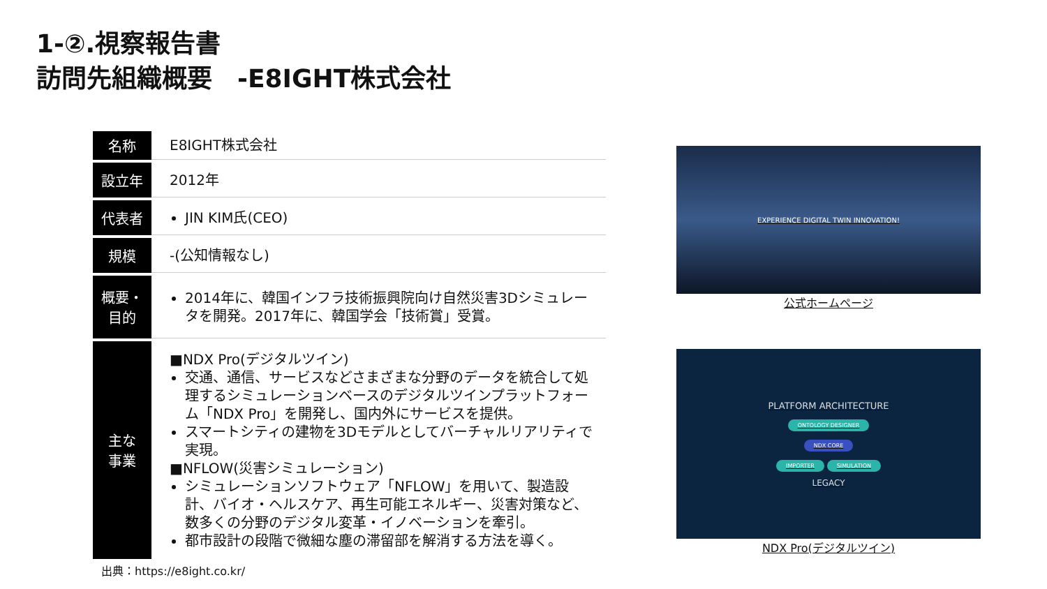1-②.視察報告書
訪問先組織概要　-E8IGHT株式会社
| 名称 | E8IGHT株式会社 |
| 設立年 | 2012年 |
| 代表者 | JIN KIM氏(CEO) |
| 規模 | -(公知情報なし) |
| 概要・ 目的 | 2014年に、韓国インフラ技術振興院向け自然災害3Dシミュレータを開発。2017年に、韓国学会「技術賞」受賞。 |
| 主な 事業 | ■NDX Pro(デジタルツイン) 交通、通信、サービスなどさまざまな分野のデータを統合して処理するシミュレーションベースのデジタルツインプラットフォーム「NDX Pro」を開発し、国内外にサービスを提供。 スマートシティの建物を3Dモデルとしてバーチャルリアリティで実現。 ■NFLOW(災害シミュレーション) シミュレーションソフトウェア「NFLOW」を用いて、製造設計、バイオ・ヘルスケア、再生可能エネルギー、災害対策など、数多くの分野のデジタル変革・イノベーションを牽引。 都市設計の段階で微細な塵の滞留部を解消する方法を導く。 |
出典：https://e8ight.co.kr/
EXPERIENCE DIGITAL TWIN INNOVATION!
公式ホームページ
PLATFORM ARCHITECTURE
ONTOLOGY DESIGNER
NDX CORE
IMPORTER SIMULATION
LEGACY
NDX Pro(デジタルツイン)